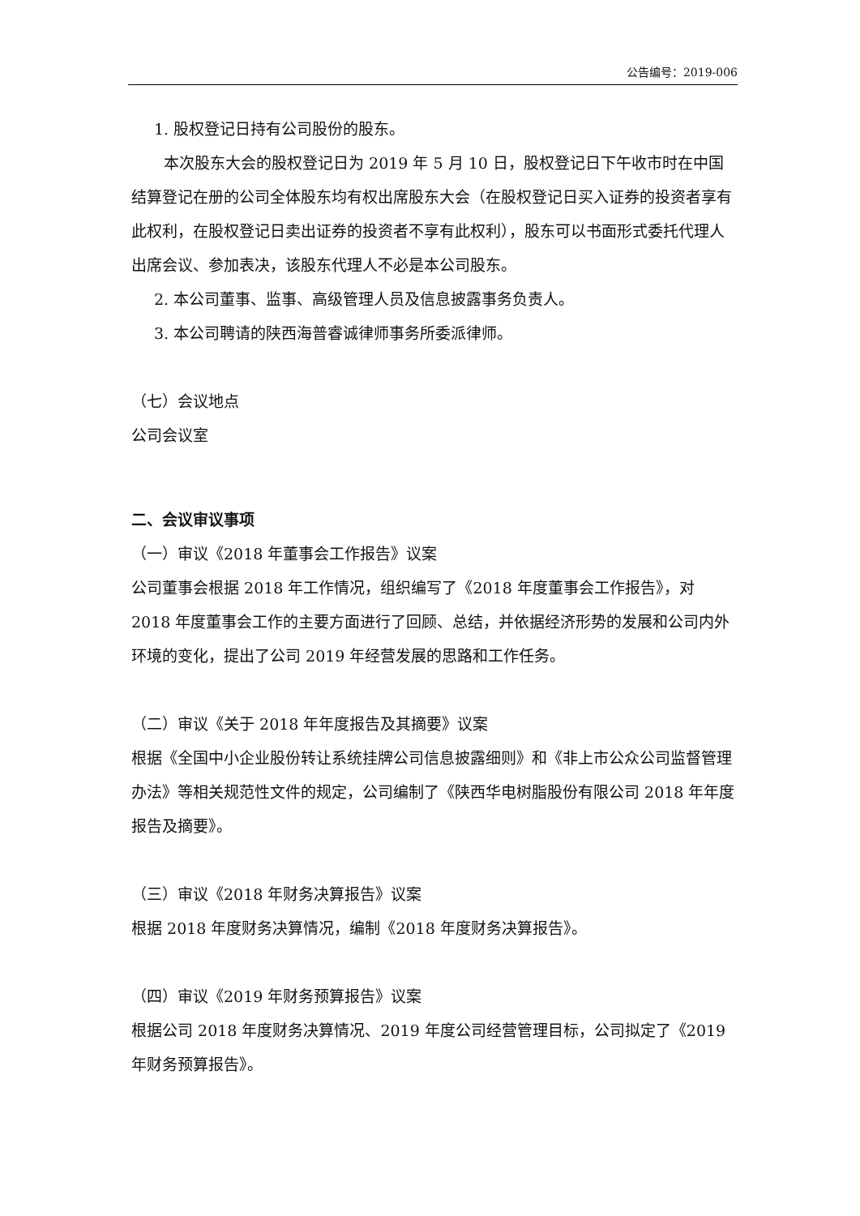公告编号：2019-006
1. 股权登记日持有公司股份的股东。
本次股东大会的股权登记日为 2019 年 5 月 10 日，股权登记日下午收市时在中国结算登记在册的公司全体股东均有权出席股东大会（在股权登记日买入证券的投资者享有此权利，在股权登记日卖出证券的投资者不享有此权利），股东可以书面形式委托代理人出席会议、参加表决，该股东代理人不必是本公司股东。
2. 本公司董事、监事、高级管理人员及信息披露事务负责人。
3. 本公司聘请的陕西海普睿诚律师事务所委派律师。
（七）会议地点
公司会议室
二、会议审议事项
（一）审议《2018 年董事会工作报告》议案
公司董事会根据 2018 年工作情况，组织编写了《2018 年度董事会工作报告》，对 2018 年度董事会工作的主要方面进行了回顾、总结，并依据经济形势的发展和公司内外环境的变化，提出了公司 2019 年经营发展的思路和工作任务。
（二）审议《关于 2018 年年度报告及其摘要》议案
根据《全国中小企业股份转让系统挂牌公司信息披露细则》和《非上市公众公司监督管理办法》等相关规范性文件的规定，公司编制了《陕西华电树脂股份有限公司 2018 年年度报告及摘要》。
（三）审议《2018 年财务决算报告》议案
根据 2018 年度财务决算情况，编制《2018 年度财务决算报告》。
（四）审议《2019 年财务预算报告》议案
根据公司 2018 年度财务决算情况、2019 年度公司经营管理目标，公司拟定了《2019 年财务预算报告》。